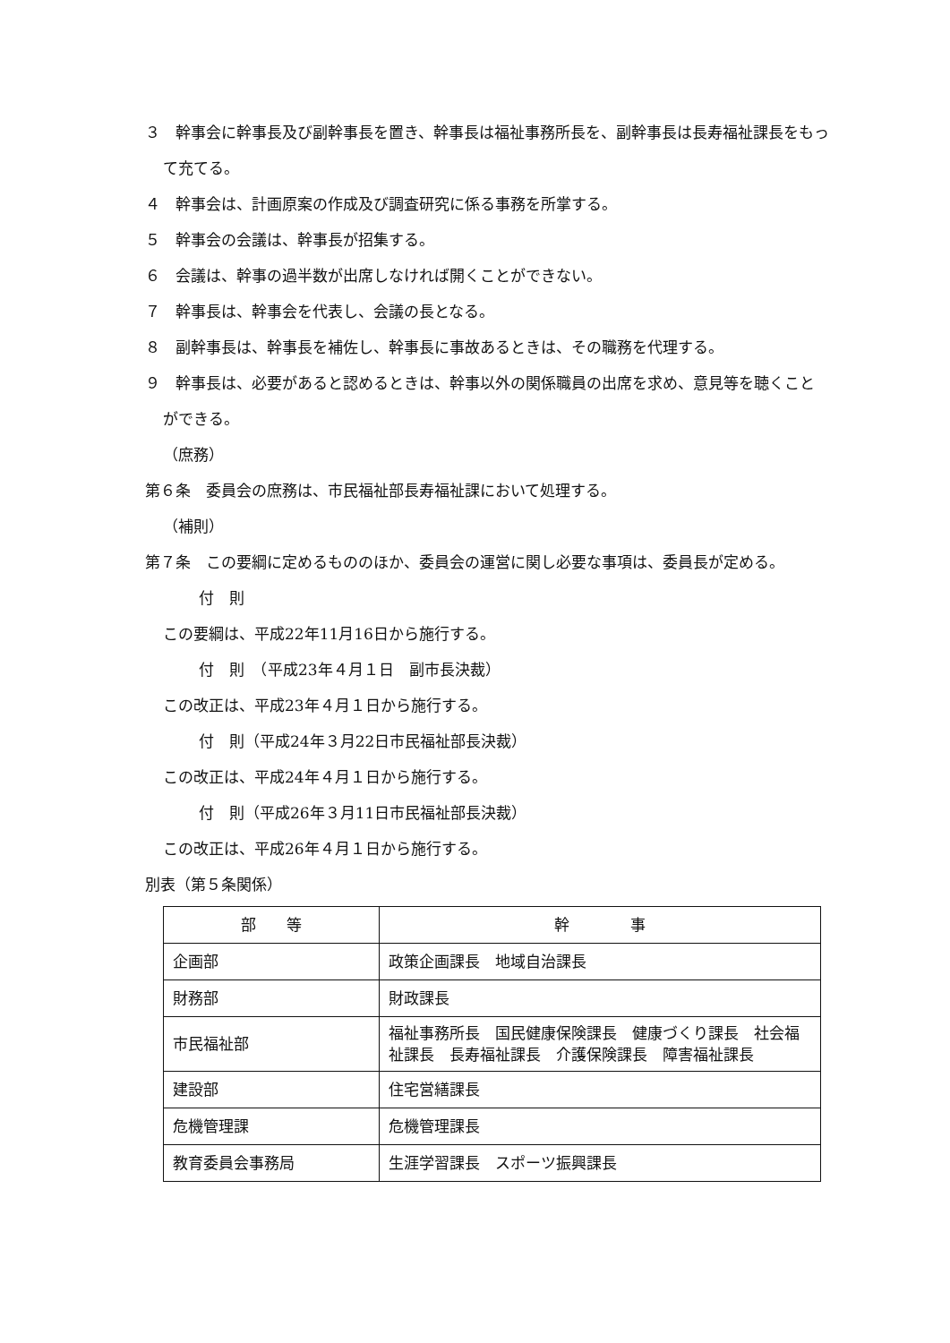３　幹事会に幹事長及び副幹事長を置き、幹事長は福祉事務所長を、副幹事長は長寿福祉課長をもって充てる。
４　幹事会は、計画原案の作成及び調査研究に係る事務を所掌する。
５　幹事会の会議は、幹事長が招集する。
６　会議は、幹事の過半数が出席しなければ開くことができない。
７　幹事長は、幹事会を代表し、会議の長となる。
８　副幹事長は、幹事長を補佐し、幹事長に事故あるときは、その職務を代理する。
９　幹事長は、必要があると認めるときは、幹事以外の関係職員の出席を求め、意見等を聴くことができる。
（庶務）
第６条　委員会の庶務は、市民福祉部長寿福祉課において処理する。
（補則）
第７条　この要綱に定めるもののほか、委員会の運営に関し必要な事項は、委員長が定める。
付　則
この要綱は、平成22年11月16日から施行する。
付　則　（平成23年４月１日　副市長決裁）
この改正は、平成23年４月１日から施行する。
付　則（平成24年３月22日市民福祉部長決裁）
この改正は、平成24年４月１日から施行する。
付　則（平成26年３月11日市民福祉部長決裁）
この改正は、平成26年４月１日から施行する。
別表（第５条関係）
| 部 等 | 幹 事 |
| --- | --- |
| 企画部 | 政策企画課長 地域自治課長 |
| 財務部 | 財政課長 |
| 市民福祉部 | 福祉事務所長 国民健康保険課長 健康づくり課長 社会福祉課長 長寿福祉課長 介護保険課長 障害福祉課長 |
| 建設部 | 住宅営繕課長 |
| 危機管理課 | 危機管理課長 |
| 教育委員会事務局 | 生涯学習課長 スポーツ振興課長 |